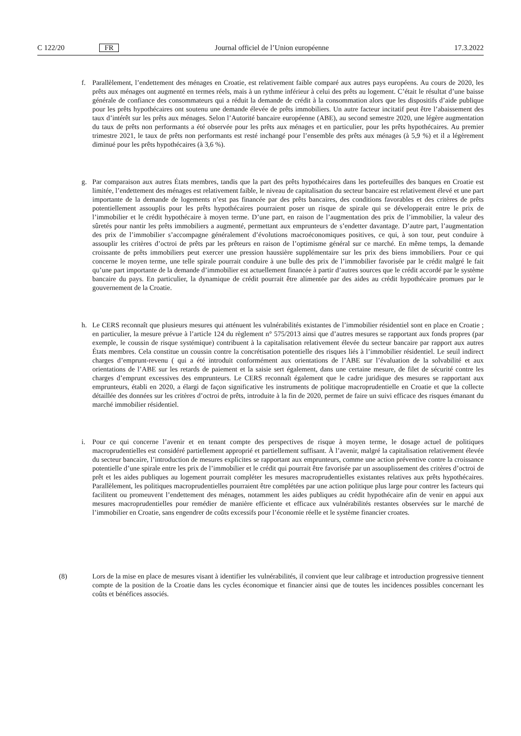C 122/20 FR Journal officiel de l’Union européenne 17.3.2022
f. Parallèlement, l’endettement des ménages en Croatie, est relativement faible comparé aux autres pays européens. Au cours de 2020, les prêts aux ménages ont augmenté en termes réels, mais à un rythme inférieur à celui des prêts au logement. C’était le résultat d’une baisse générale de confiance des consommateurs qui a réduit la demande de crédit à la consommation alors que les dispositifs d’aide publique pour les prêts hypothécaires ont soutenu une demande élevée de prêts immobiliers. Un autre facteur incitatif peut être l’abaissement des taux d’intérêt sur les prêts aux ménages. Selon l’Autorité bancaire européenne (ABE), au second semestre 2020, une légère augmentation du taux de prêts non performants a été observée pour les prêts aux ménages et en particulier, pour les prêts hypothécaires. Au premier trimestre 2021, le taux de prêts non performants est resté inchangé pour l’ensemble des prêts aux ménages (à 5,9 %) et il a légèrement diminué pour les prêts hypothécaires (à 3,6 %).
g. Par comparaison aux autres États membres, tandis que la part des prêts hypothécaires dans les portefeuilles des banques en Croatie est limitée, l’endettement des ménages est relativement faible, le niveau de capitalisation du secteur bancaire est relativement élevé et une part importante de la demande de logements n’est pas financée par des prêts bancaires, des conditions favorables et des critères de prêts potentiellement assouplis pour les prêts hypothécaires pourraient poser un risque de spirale qui se développerait entre le prix de l’immobilier et le crédit hypothécaire à moyen terme. D’une part, en raison de l’augmentation des prix de l’immobilier, la valeur des sûretés pour nantir les prêts immobiliers a augmenté, permettant aux emprunteurs de s’endetter davantage. D’autre part, l’augmentation des prix de l’immobilier s’accompagne généralement d’évolutions macroéconomiques positives, ce qui, à son tour, peut conduire à assouplir les critères d’octroi de prêts par les prêteurs en raison de l’optimisme général sur ce marché. En même temps, la demande croissante de prêts immobiliers peut exercer une pression haussière supplémentaire sur les prix des biens immobiliers. Pour ce qui concerne le moyen terme, une telle spirale pourrait conduire à une bulle des prix de l’immobilier favorisée par le crédit malgré le fait qu’une part importante de la demande d’immobilier est actuellement financée à partir d’autres sources que le crédit accordé par le système bancaire du pays. En particulier, la dynamique de crédit pourrait être alimentée par des aides au crédit hypothécaire promues par le gouvernement de la Croatie.
h. Le CERS reconnaît que plusieurs mesures qui atténuent les vulnérabilités existantes de l’immobilier résidentiel sont en place en Croatie ; en particulier, la mesure prévue à l’article 124 du règlement n° 575/2013 ainsi que d’autres mesures se rapportant aux fonds propres (par exemple, le coussin de risque systémique) contribuent à la capitalisation relativement élevée du secteur bancaire par rapport aux autres États membres. Cela constitue un coussin contre la concrétisation potentielle des risques liés à l’immobilier résidentiel. Le seuil indirect charges d’emprunt-revenu ( qui a été introduit conformément aux orientations de l’ABE sur l’évaluation de la solvabilité et aux orientations de l’ABE sur les retards de paiement et la saisie sert également, dans une certaine mesure, de filet de sécurité contre les charges d’emprunt excessives des emprunteurs. Le CERS reconnaît également que le cadre juridique des mesures se rapportant aux emprunteurs, établi en 2020, a élargi de façon significative les instruments de politique macroprudentielle en Croatie et que la collecte détaillée des données sur les critères d’octroi de prêts, introduite à la fin de 2020, permet de faire un suivi efficace des risques émanant du marché immobilier résidentiel.
i. Pour ce qui concerne l’avenir et en tenant compte des perspectives de risque à moyen terme, le dosage actuel de politiques macroprudentielles est considéré partiellement approprié et partiellement suffisant. À l’avenir, malgré la capitalisation relativement élevée du secteur bancaire, l’introduction de mesures explicites se rapportant aux emprunteurs, comme une action préventive contre la croissance potentielle d’une spirale entre les prix de l’immobilier et le crédit qui pourrait être favorisée par un assouplissement des critères d’octroi de prêt et les aides publiques au logement pourrait compléter les mesures macroprudentielles existantes relatives aux prêts hypothécaires. Parallèlement, les politiques macroprudentielles pourraient être complétées par une action politique plus large pour contrer les facteurs qui facilitent ou promeuvent l’endettement des ménages, notamment les aides publiques au crédit hypothécaire afin de venir en appui aux mesures macroprudentielles pour remédier de manière efficiente et efficace aux vulnérabilités restantes observées sur le marché de l’immobilier en Croatie, sans engendrer de coûts excessifs pour l’économie réelle et le système financier croates.
(8) Lors de la mise en place de mesures visant à identifier les vulnérabilités, il convient que leur calibrage et introduction progressive tiennent compte de la position de la Croatie dans les cycles économique et financier ainsi que de toutes les incidences possibles concernant les coûts et bénéfices associés.